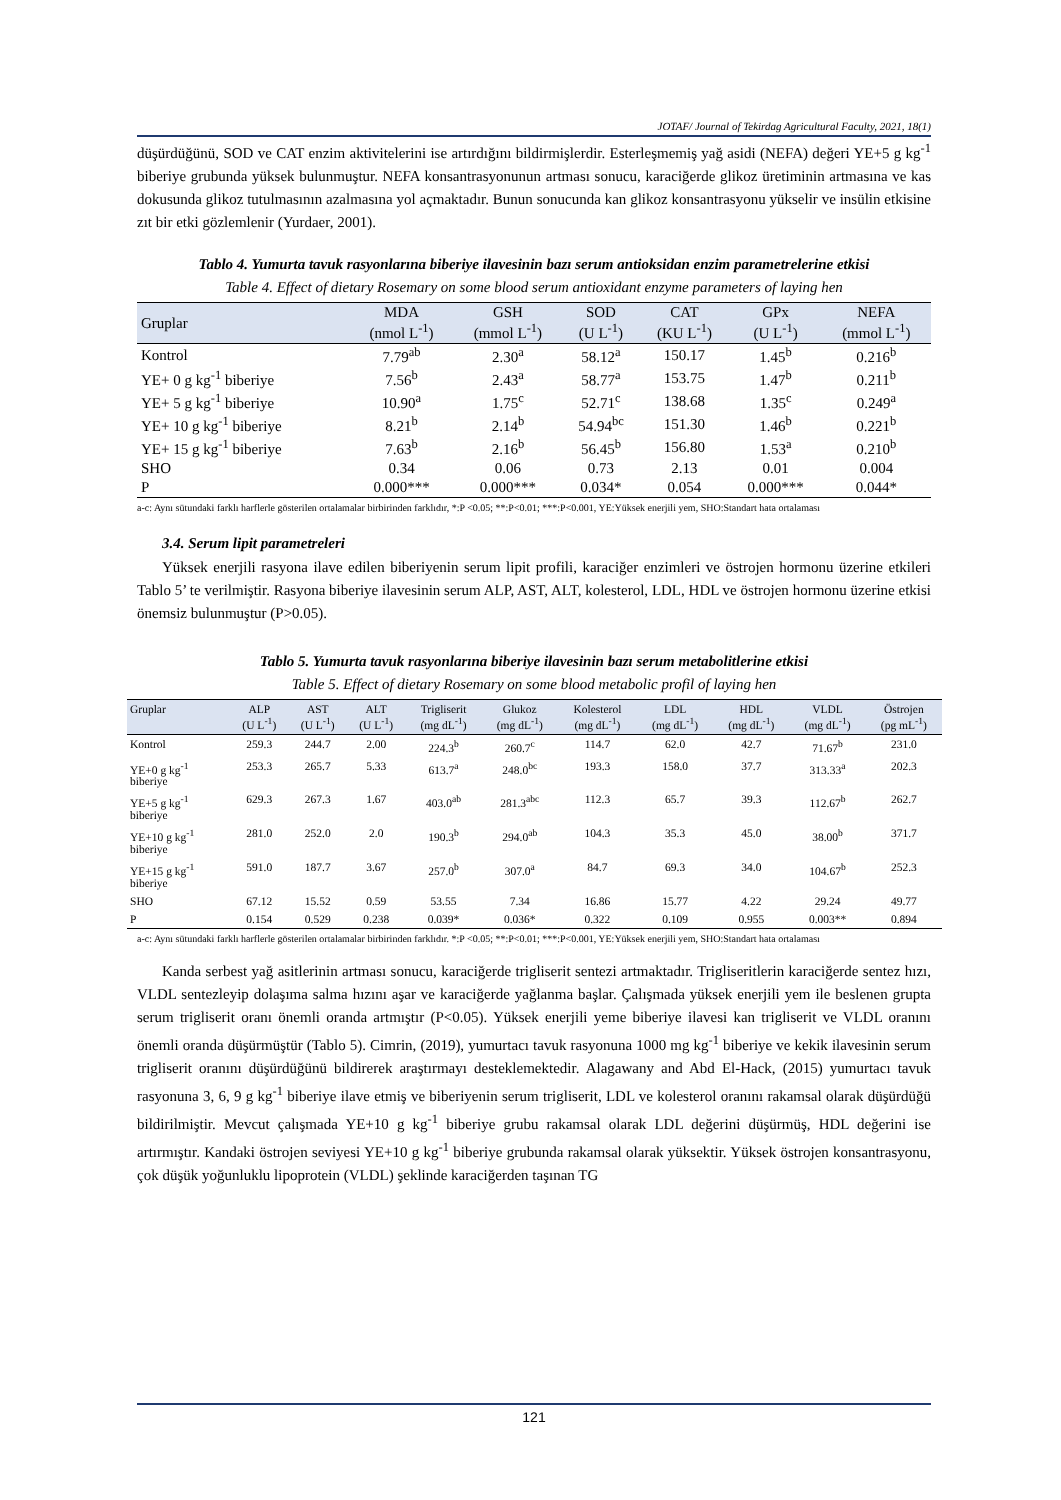JOTAF/ Journal of Tekirdag Agricultural Faculty, 2021, 18(1)
düşürdüğünü, SOD ve CAT enzim aktivitelerini ise artırdığını bildirmişlerdir. Esterleşmemiş yağ asidi (NEFA) değeri YE+5 g kg<sup>-1</sup> biberiye grubunda yüksek bulunmuştur. NEFA konsantrasyonunun artması sonucu, karaciğerde glikoz üretiminin artmasına ve kas dokusunda glikoz tutulmasının azalmasına yol açmaktadır. Bunun sonucunda kan glikoz konsantrasyonu yükselir ve insülin etkisine zıt bir etki gözlemlenir (Yurdaer, 2001).
Tablo 4. Yumurta tavuk rasyonlarına biberiye ilavesinin bazı serum antioksidan enzim parametrelerine etkisi
Table 4. Effect of dietary Rosemary on some blood serum antioxidant enzyme parameters of laying hen
| Gruplar | MDA (nmol L<sup>-1</sup>) | GSH (mmol L<sup>-1</sup>) | SOD (U L<sup>-1</sup>) | CAT (KU L<sup>-1</sup>) | GPx (U L<sup>-1</sup>) | NEFA (mmol L<sup>-1</sup>) |
| --- | --- | --- | --- | --- | --- | --- |
| Kontrol | 7.79<sup>ab</sup> | 2.30<sup>a</sup> | 58.12<sup>a</sup> | 150.17 | 1.45<sup>b</sup> | 0.216<sup>b</sup> |
| YE+ 0 g kg<sup>-1</sup> biberiye | 7.56<sup>b</sup> | 2.43<sup>a</sup> | 58.77<sup>a</sup> | 153.75 | 1.47<sup>b</sup> | 0.211<sup>b</sup> |
| YE+ 5 g kg<sup>-1</sup> biberiye | 10.90<sup>a</sup> | 1.75<sup>c</sup> | 52.71<sup>c</sup> | 138.68 | 1.35<sup>c</sup> | 0.249<sup>a</sup> |
| YE+ 10 g kg<sup>-1</sup> biberiye | 8.21<sup>b</sup> | 2.14<sup>b</sup> | 54.94<sup>bc</sup> | 151.30 | 1.46<sup>b</sup> | 0.221<sup>b</sup> |
| YE+ 15 g kg<sup>-1</sup> biberiye | 7.63<sup>b</sup> | 2.16<sup>b</sup> | 56.45<sup>b</sup> | 156.80 | 1.53<sup>a</sup> | 0.210<sup>b</sup> |
| SHO | 0.34 | 0.06 | 0.73 | 2.13 | 0.01 | 0.004 |
| P | 0.000*** | 0.000*** | 0.034* | 0.054 | 0.000*** | 0.044* |
a-c: Aynı sütundaki farklı harflerle gösterilen ortalamalar birbirinden farklıdır, *:P <0.05; **:P<0.01; ***:P<0.001, YE:Yüksek enerjili yem, SHO:Standart hata ortalaması
3.4. Serum lipit parametreleri
Yüksek enerjili rasyona ilave edilen biberiyenin serum lipit profili, karaciğer enzimleri ve östrojen hormonu üzerine etkileri Tablo 5’ te verilmiştir. Rasyona biberiye ilavesinin serum ALP, AST, ALT, kolesterol, LDL, HDL ve östrojen hormonu üzerine etkisi önemsiz bulunmuştur (P>0.05).
Tablo 5. Yumurta tavuk rasyonlarına biberiye ilavesinin bazı serum metabolitlerine etkisi
Table 5. Effect of dietary Rosemary on some blood metabolic profil of laying hen
| Gruplar | ALP (U L<sup>-1</sup>) | AST (U L<sup>-1</sup>) | ALT (U L<sup>-1</sup>) | Trigliserit (mg dL<sup>-1</sup>) | Glukoz (mg dL<sup>-1</sup>) | Kolesterol (mg dL<sup>-1</sup>) | LDL (mg dL<sup>-1</sup>) | HDL (mg dL<sup>-1</sup>) | VLDL (mg dL<sup>-1</sup>) | Östrojen (pg mL<sup>-1</sup>) |
| --- | --- | --- | --- | --- | --- | --- | --- | --- | --- | --- |
| Kontrol | 259.3 | 244.7 | 2.00 | 224.3<sup>b</sup> | 260.7<sup>c</sup> | 114.7 | 62.0 | 42.7 | 71.67<sup>b</sup> | 231.0 |
| YE+0 g kg<sup>-1</sup> biberiye | 253.3 | 265.7 | 5.33 | 613.7<sup>a</sup> | 248.0<sup>bc</sup> | 193.3 | 158.0 | 37.7 | 313.33<sup>a</sup> | 202.3 |
| YE+5 g kg<sup>-1</sup> biberiye | 629.3 | 267.3 | 1.67 | 403.0<sup>ab</sup> | 281.3<sup>abc</sup> | 112.3 | 65.7 | 39.3 | 112.67<sup>b</sup> | 262.7 |
| YE+10 g kg<sup>-1</sup> biberiye | 281.0 | 252.0 | 2.0 | 190.3<sup>b</sup> | 294.0<sup>ab</sup> | 104.3 | 35.3 | 45.0 | 38.00<sup>b</sup> | 371.7 |
| YE+15 g kg<sup>-1</sup> biberiye | 591.0 | 187.7 | 3.67 | 257.0<sup>b</sup> | 307.0<sup>a</sup> | 84.7 | 69.3 | 34.0 | 104.67<sup>b</sup> | 252.3 |
| SHO | 67.12 | 15.52 | 0.59 | 53.55 | 7.34 | 16.86 | 15.77 | 4.22 | 29.24 | 49.77 |
| P | 0.154 | 0.529 | 0.238 | 0.039* | 0.036* | 0.322 | 0.109 | 0.955 | 0.003** | 0.894 |
a-c: Aynı sütundaki farklı harflerle gösterilen ortalamalar birbirinden farklıdır. *:P <0.05; **:P<0.01; ***:P<0.001, YE:Yüksek enerjili yem, SHO:Standart hata ortalaması
Kanda serbest yağ asitlerinin artması sonucu, karaciğerde trigliserit sentezi artmaktadır. Trigliseritlerin karaciğerde sentez hızı, VLDL sentezleyip dolaşıma salma hızını aşar ve karaciğerde yağlanma başlar. Çalışmada yüksek enerjili yem ile beslenen grupta serum trigliserit oranı önemli oranda artmıştır (P<0.05). Yüksek enerjili yeme biberiye ilavesi kan trigliserit ve VLDL oranını önemli oranda düşürmüştür (Tablo 5). Cimrin, (2019), yumurtacı tavuk rasyonuna 1000 mg kg<sup>-1</sup> biberiye ve kekik ilavesinin serum trigliserit oranını düşürdüğünü bildirerek araştırmayı desteklemektedir. Alagawany and Abd El-Hack, (2015) yumurtacı tavuk rasyonuna 3, 6, 9 g kg<sup>-1</sup> biberiye ilave etmiş ve biberiyenin serum trigliserit, LDL ve kolesterol oranını rakamsal olarak düşürdüğü bildirilmiştir. Mevcut çalışmada YE+10 g kg<sup>-1</sup> biberiye grubu rakamsal olarak LDL değerini düşürmüş, HDL değerini ise artırmıştır. Kandaki östrojen seviyesi YE+10 g kg<sup>-1</sup> biberiye grubunda rakamsal olarak yüksektir. Yüksek östrojen konsantrasyonu, çok düşük yoğunluklu lipoprotein (VLDL) şeklinde karaciğerden taşınan TG
121